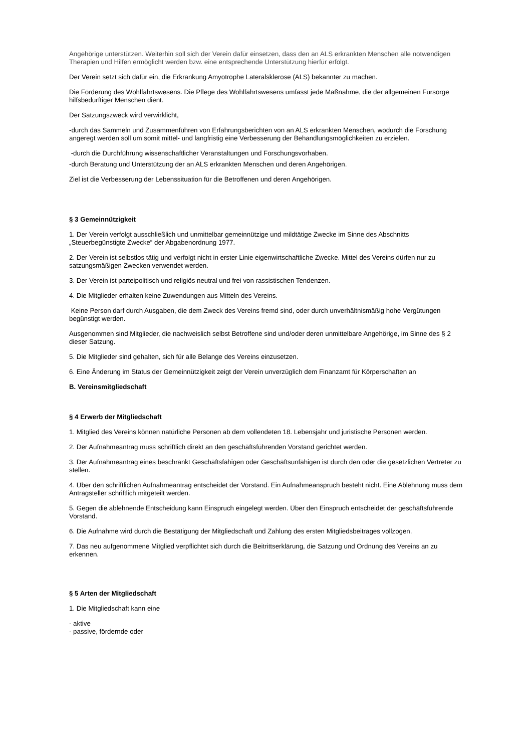Angehörige unterstützen. Weiterhin soll sich der Verein dafür einsetzen, dass den an ALS erkrankten Menschen alle notwendigen Therapien und Hilfen ermöglicht werden bzw. eine entsprechende Unterstützung hierfür erfolgt.
Der Verein setzt sich dafür ein, die Erkrankung Amyotrophe Lateralsklerose (ALS) bekannter zu machen.
Die Förderung des Wohlfahrtswesens. Die Pflege des Wohlfahrtswesens umfasst jede Maßnahme, die der allgemeinen Fürsorge hilfsbedürftiger Menschen dient.
Der Satzungszweck wird verwirklicht,
-durch das Sammeln und Zusammenführen von Erfahrungsberichten von an ALS erkrankten Menschen, wodurch die Forschung angeregt werden soll um somit mittel- und langfristig eine Verbesserung der Behandlungsmöglichkeiten zu erzielen.
-durch die Durchführung wissenschaftlicher Veranstaltungen und Forschungsvorhaben.
-durch Beratung und Unterstützung der an ALS erkrankten Menschen und deren Angehörigen.
Ziel ist die Verbesserung der Lebenssituation für die Betroffenen und deren Angehörigen.
§ 3 Gemeinnützigkeit
1. Der Verein verfolgt ausschließlich und unmittelbar gemeinnützige und mildtätige Zwecke im Sinne des Abschnitts „Steuerbegünstigte Zwecke“ der Abgabenordnung 1977.
2. Der Verein ist selbstlos tätig und verfolgt nicht in erster Linie eigenwirtschaftliche Zwecke. Mittel des Vereins dürfen nur zu satzungsmäßigen Zwecken verwendet werden.
3. Der Verein ist parteipolitisch und religiös neutral und frei von rassistischen Tendenzen.
4. Die Mitglieder erhalten keine Zuwendungen aus Mitteln des Vereins.
Keine Person darf durch Ausgaben, die dem Zweck des Vereins fremd sind, oder durch unverhältnismäßig hohe Vergütungen begünstigt werden.
Ausgenommen sind Mitglieder, die nachweislich selbst Betroffene sind und/oder deren unmittelbare Angehörige, im Sinne des § 2 dieser Satzung.
5. Die Mitglieder sind gehalten, sich für alle Belange des Vereins einzusetzen.
6. Eine Änderung im Status der Gemeinnützigkeit zeigt der Verein unverzüglich dem Finanzamt für Körperschaften an
B. Vereinsmitgliedschaft
§ 4 Erwerb der Mitgliedschaft
1. Mitglied des Vereins können natürliche Personen ab dem vollendeten 18. Lebensjahr und juristische Personen werden.
2. Der Aufnahmeantrag muss schriftlich direkt an den geschäftsführenden Vorstand gerichtet werden.
3. Der Aufnahmeantrag eines beschränkt Geschäftsfähigen oder Geschäftsunfähigen ist durch den oder die gesetzlichen Vertreter zu stellen.
4. Über den schriftlichen Aufnahmeantrag entscheidet der Vorstand. Ein Aufnahmeanspruch besteht nicht. Eine Ablehnung muss dem Antragsteller schriftlich mitgeteilt werden.
5. Gegen die ablehnende Entscheidung kann Einspruch eingelegt werden. Über den Einspruch entscheidet der geschäftsführende Vorstand.
6. Die Aufnahme wird durch die Bestätigung der Mitgliedschaft und Zahlung des ersten Mitgliedsbeitrages vollzogen.
7. Das neu aufgenommene Mitglied verpflichtet sich durch die Beitrittserklärung, die Satzung und Ordnung des Vereins an zu erkennen.
§ 5 Arten der Mitgliedschaft
1. Die Mitgliedschaft kann eine
- aktive
- passive, fördernde oder